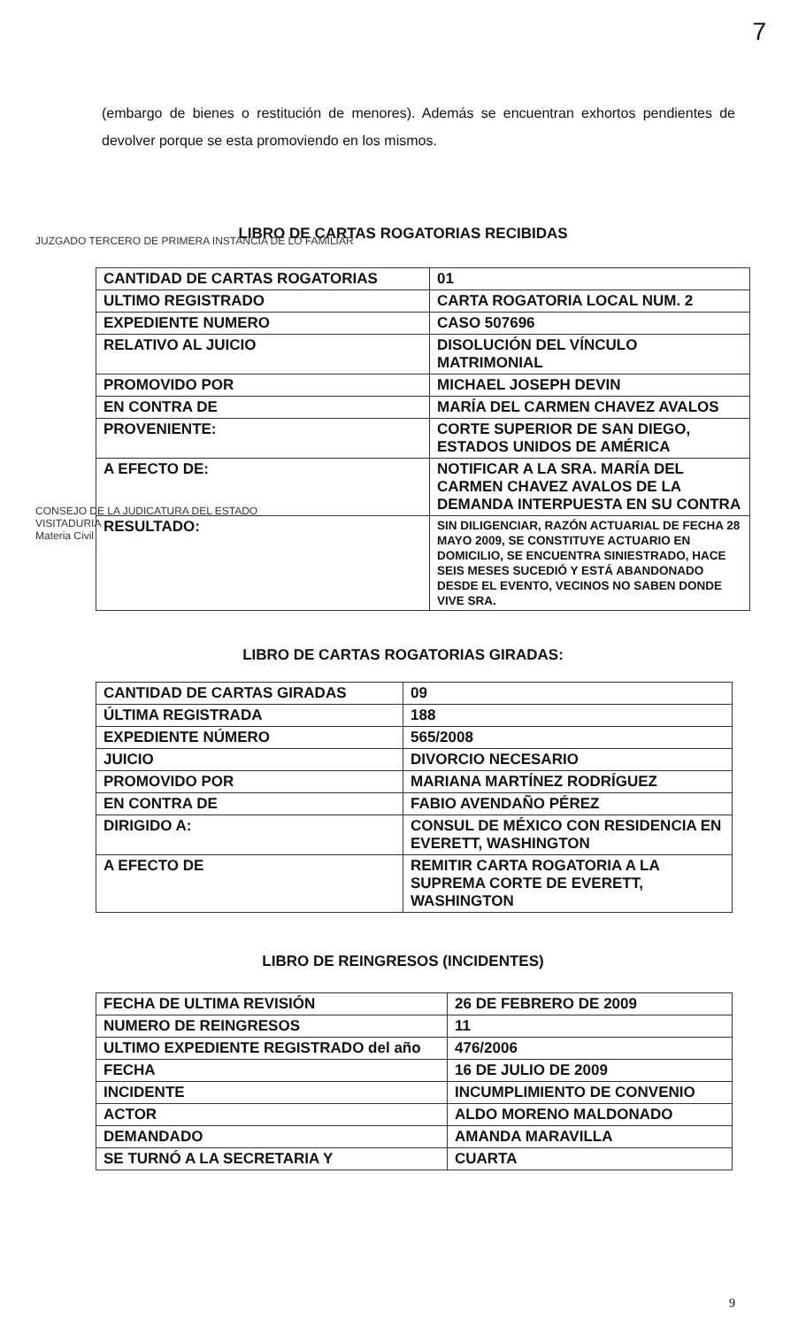7
(embargo de bienes o restitución de menores). Además se encuentran exhortos pendientes de devolver porque se esta promoviendo en los mismos.
LIBRO DE CARTAS ROGATORIAS RECIBIDAS
JUZGADO TERCERO DE PRIMERA INSTANCIA DE LO FAMILIAR
| CANTIDAD DE CARTAS ROGATORIAS | 01 |
| ULTIMO REGISTRADO | CARTA ROGATORIA LOCAL NUM. 2 |
| EXPEDIENTE NUMERO | CASO 507696 |
| RELATIVO AL JUICIO | DISOLUCIÓN DEL VÍNCULO MATRIMONIAL |
| PROMOVIDO POR | MICHAEL JOSEPH DEVIN |
| EN CONTRA DE | MARÍA DEL CARMEN CHAVEZ AVALOS |
| PROVENIENTE: | CORTE SUPERIOR DE SAN DIEGO, ESTADOS UNIDOS DE AMÉRICA |
| A EFECTO DE: | NOTIFICAR A LA SRA. MARÍA DEL CARMEN CHAVEZ AVALOS DE LA DEMANDA INTERPUESTA EN SU CONTRA |
| RESULTADO: | SIN DILIGENCIAR, RAZÓN ACTUARIAL DE FECHA 28 MAYO 2009, SE CONSTITUYE ACTUARIO EN DOMICILIO, SE ENCUENTRA SINIESTRADO, HACE SEIS MESES SUCEDIÓ Y ESTÁ ABANDONADO DESDE EL EVENTO, VECINOS NO SABEN DONDE VIVE SRA. |
CONSEJO DE LA JUDICATURA DEL ESTADO
VISITADURIA
Materia Civil
LIBRO DE CARTAS ROGATORIAS GIRADAS:
| CANTIDAD DE CARTAS GIRADAS | 09 |
| ÚLTIMA REGISTRADA | 188 |
| EXPEDIENTE NÚMERO | 565/2008 |
| JUICIO | DIVORCIO NECESARIO |
| PROMOVIDO POR | MARIANA MARTÍNEZ RODRÍGUEZ |
| EN CONTRA DE | FABIO AVENDAÑO PÉREZ |
| DIRIGIDO A: | CONSUL DE MÉXICO CON RESIDENCIA EN EVERETT, WASHINGTON |
| A EFECTO DE | REMITIR CARTA ROGATORIA A LA SUPREMA CORTE DE EVERETT, WASHINGTON |
LIBRO DE REINGRESOS (INCIDENTES)
| FECHA DE ULTIMA REVISIÓN | 26 DE FEBRERO DE 2009 |
| NUMERO DE REINGRESOS | 11 |
| ULTIMO EXPEDIENTE REGISTRADO del año | 476/2006 |
| FECHA | 16 DE JULIO DE 2009 |
| INCIDENTE | INCUMPLIMIENTO DE CONVENIO |
| ACTOR | ALDO MORENO MALDONADO |
| DEMANDADO | AMANDA MARAVILLA |
| SE TURNÓ A LA SECRETARIA Y | CUARTA |
9